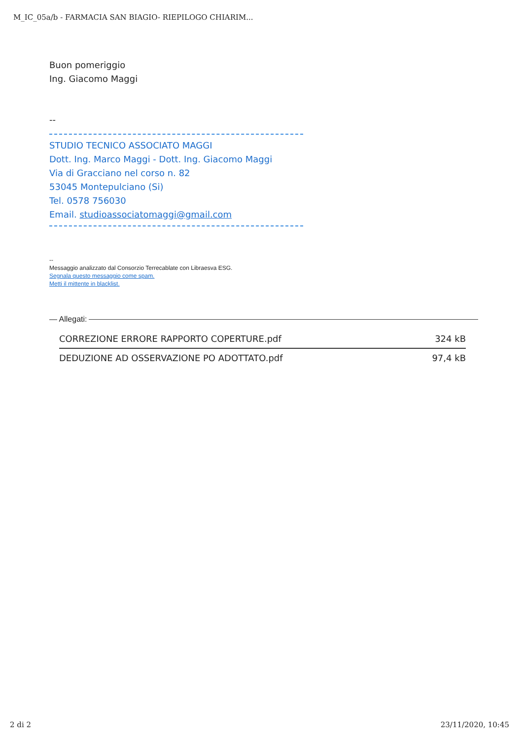M_IC_05a/b - FARMACIA SAN BIAGIO- RIEPILOGO CHIARIM...
Buon pomeriggio
Ing. Giacomo Maggi
--
STUDIO TECNICO ASSOCIATO MAGGI
Dott. Ing. Marco Maggi - Dott. Ing. Giacomo Maggi
Via di Gracciano nel corso n. 82
53045 Montepulciano (Si)
Tel. 0578 756030
Email. studioassociatomaggi@gmail.com
--
Messaggio analizzato dal Consorzio Terrecablate con Libraesva ESG.
Segnala questo messaggio come spam.
Metti il mittente in blacklist.
— Allegati:
| CORREZIONE ERRORE RAPPORTO COPERTURE.pdf | 324 kB |
| DEDUZIONE AD OSSERVAZIONE PO ADOTTATO.pdf | 97,4 kB |
2 di 2 23/11/2020, 10:45